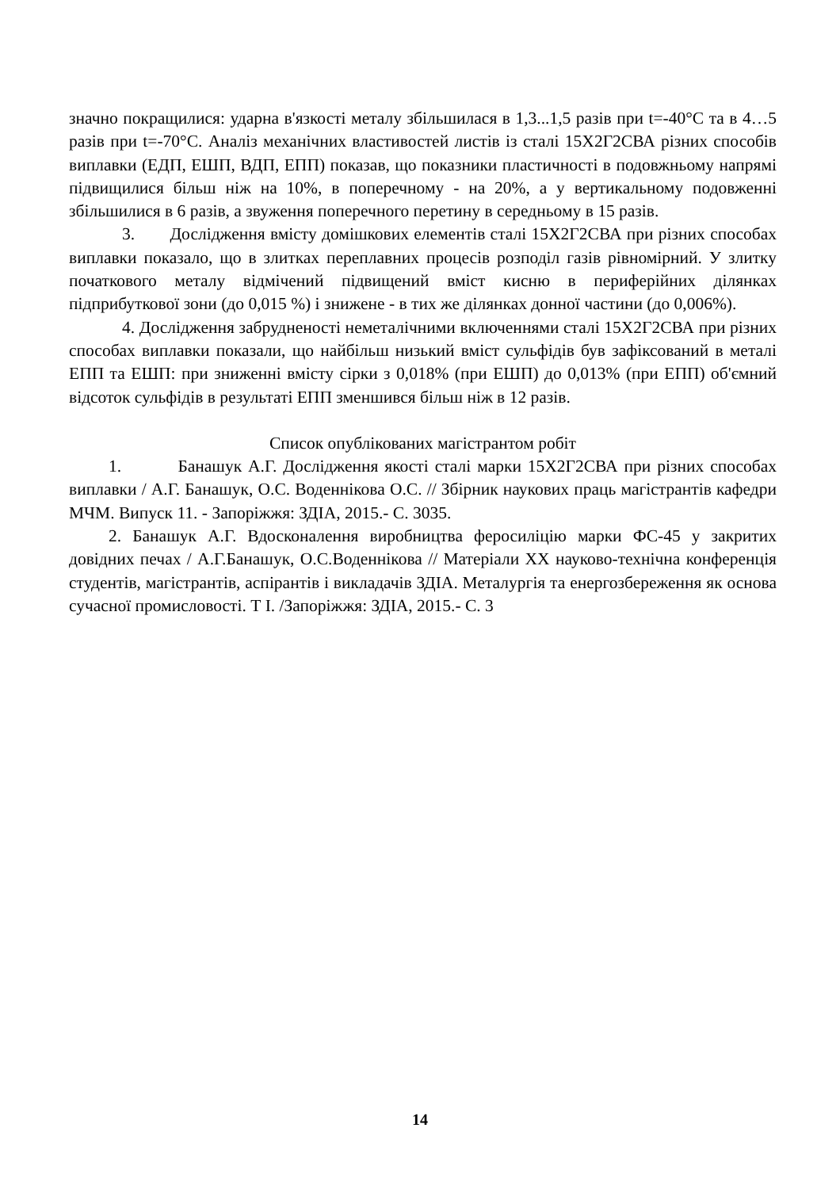значно покращилися: ударна в'язкості металу збільшилася в 1,3...1,5 разів при t=-40°С та в 4…5 разів при t=-70°С. Аналіз механічних властивостей листів із сталі 15Х2Г2СВА різних способів виплавки (ЕДП, ЕШП, ВДП, ЕПП) показав, що показники пластичності в подовжньому напрямі підвищилися більш ніж на 10%, в поперечному - на 20%, а у вертикальному подовженні збільшилися в 6 разів, а звуження поперечного перетину в середньому в 15 разів.
3. Дослідження вмісту домішкових елементів сталі 15Х2Г2СВА при різних способах виплавки показало, що в злитках переплавних процесів розподіл газів рівномірний. У злитку початкового металу відмічений підвищений вміст кисню в периферійних ділянках підприбуткової зони (до 0,015 %) і знижене - в тих же ділянках донної частини (до 0,006%).
4. Дослідження забрудненості неметалічними включеннями сталі 15Х2Г2СВА при різних способах виплавки показали, що найбільш низький вміст сульфідів був зафіксований в металі ЕПП та ЕШП: при зниженні вмісту сірки з 0,018% (при ЕШП) до 0,013% (при ЕПП) об'ємний відсоток сульфідів в результаті ЕПП зменшився більш ніж в 12 разів.
Список опублікованих магістрантом робіт
1. Банашук А.Г. Дослідження якості сталі марки 15Х2Г2СВА при різних способах виплавки / А.Г. Банашук, О.С. Воденнікова О.С. // Збірник наукових праць магістрантів кафедри МЧМ. Випуск 11. - Запоріжжя: ЗДІА, 2015.- С. 3035.
2. Банашук А.Г. Вдосконалення виробництва феросиліцію марки ФС-45 у закритих довідних печах / А.Г.Банашук, О.С.Воденнікова // Матеріали XX науково-технічна конференція студентів, магістрантів, аспірантів і викладачів ЗДІА. Металургія та енергозбереження як основа сучасної промисловості. Т І. /Запоріжжя: ЗДІА, 2015.- С. 3
14